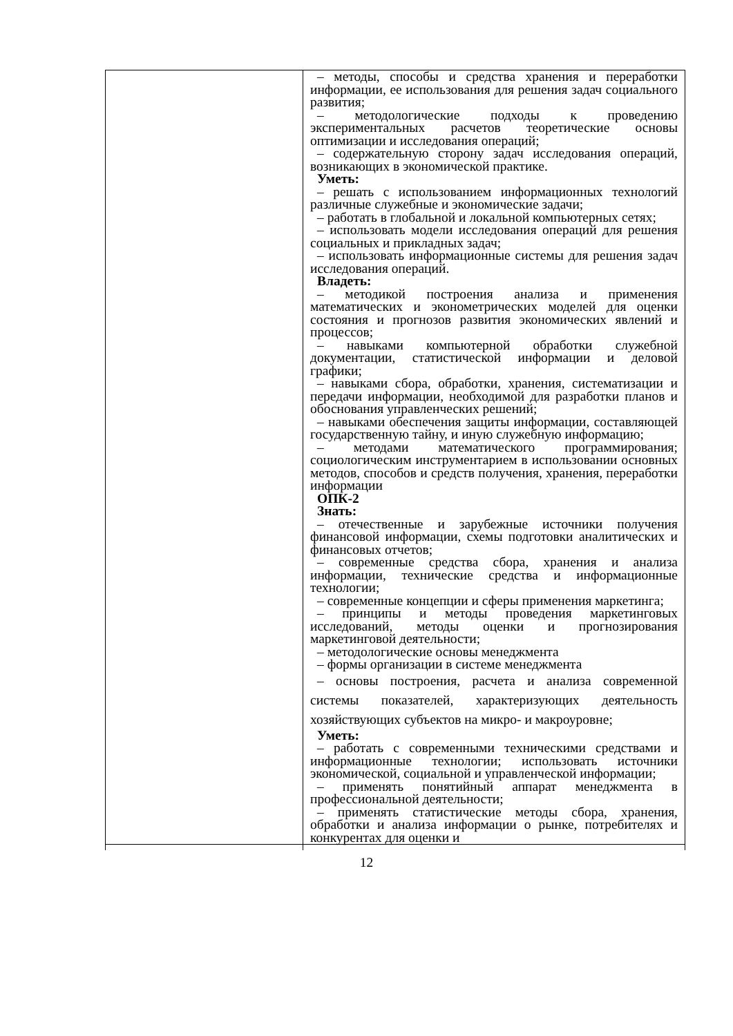| | – методы, способы и средства хранения и переработки информации, ее использования для решения задач социального развития; – методологические подходы к проведению экспериментальных расчетов теоретические основы оптимизации и исследования операций; – содержательную сторону задач исследования операций, возникающих в экономической практике. Уметь: – решать с использованием информационных технологий различные служебные и экономические задачи; – работать в глобальной и локальной компьютерных сетях; – использовать модели исследования операций для решения социальных и прикладных задач; – использовать информационные системы для решения задач исследования операций. Владеть: – методикой построения анализа и применения математических и эконометрических моделей для оценки состояния и прогнозов развития экономических явлений и процессов; – навыками компьютерной обработки служебной документации, статистической информации и деловой графики; – навыками сбора, обработки, хранения, систематизации и передачи информации, необходимой для разработки планов и обоснования управленческих решений; – навыками обеспечения защиты информации, составляющей государственную тайну, и иную служебную информацию; – методами математического программирования; социологическим инструментарием в использовании основных методов, способов и средств получения, хранения, переработки информации ОПК-2 Знать: – отечественные и зарубежные источники получения финансовой информации, схемы подготовки аналитических и финансовых отчетов; – современные средства сбора, хранения и анализа информации, технические средства и информационные технологии; – современные концепции и сферы применения маркетинга; – принципы и методы проведения маркетинговых исследований, методы оценки и прогнозирования маркетинговой деятельности; – методологические основы менеджмента – формы организации в системе менеджмента – основы построения, расчета и анализа современной системы показателей, характеризующих деятельность хозяйствующих субъектов на микро- и макроуровне; Уметь: – работать с современными техническими средствами и информационные технологии; использовать источники экономической, социальной и управленческой информации; – применять понятийный аппарат менеджмента в профессиональной деятельности; – применять статистические методы сбора, хранения, обработки и анализа информации о рынке, потребителях и конкурентах для оценки и |
12